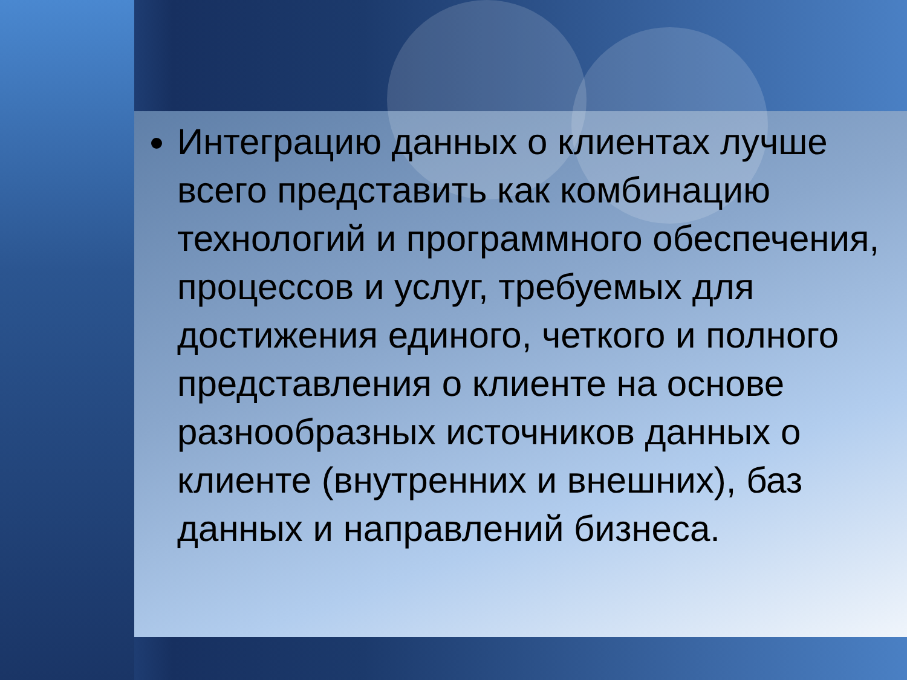Интеграцию данных о клиентах лучше всего представить как комбинацию технологий и программного обеспечения, процессов и услуг, требуемых для достижения единого, четкого и полного представления о клиенте на основе разнообразных источников данных о клиенте (внутренних и внешних), баз данных и направлений бизнеса.